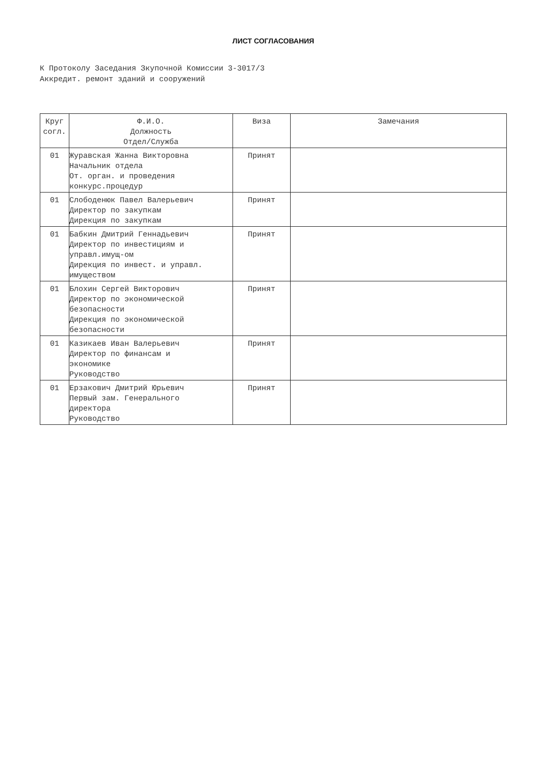ЛИСТ СОГЛАСОВАНИЯ
К Протоколу Заседания Зкупочной Комиссии 3-3017/3
Аккредит. ремонт зданий и сооружений
| Круг согл. | Ф.И.О. Должность Отдел/Служба | Виза | Замечания |
| --- | --- | --- | --- |
| 01 | Журавская Жанна Викторовна Начальник отдела От. орган. и проведения конкурс.процедур | Принят | |
| 01 | Слободенюк Павел Валерьевич Директор по закупкам Дирекция по закупкам | Принят | |
| 01 | Бабкин Дмитрий Геннадьевич Директор по инвестициям и управл.имущ-ом Дирекция по инвест. и управл. имуществом | Принят | |
| 01 | Блохин Сергей Викторович Директор по экономической безопасности Дирекция по экономической безопасности | Принят | |
| 01 | Казикаев Иван Валерьевич Директор по финансам и экономике Руководство | Принят | |
| 01 | Ерзакович Дмитрий Юрьевич Первый зам. Генерального директора Руководство | Принят | |